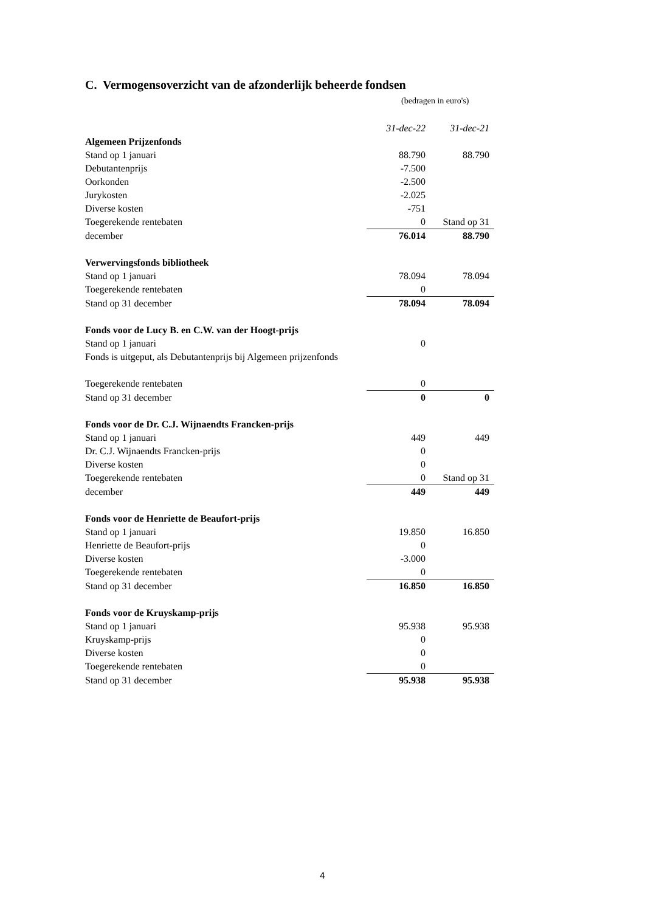C. Vermogensoverzicht van de afzonderlijk beheerde fondsen
(bedragen in euro's)
| | 31-dec-22 | 31-dec-21 |
| Algemeen Prijzenfonds | | |
| Stand op 1 januari | 88.790 | 88.790 |
| Debutantenprijs | -7.500 | |
| Oorkonden | -2.500 | |
| Jurykosten | -2.025 | |
| Diverse kosten | -751 | |
| Toegerekende rentebaten | 0 | Stand op 31 |
| december | 76.014 | 88.790 |
| Verwervingsfonds bibliotheek | | |
| Stand op 1 januari | 78.094 | 78.094 |
| Toegerekende rentebaten | 0 | |
| Stand op 31 december | 78.094 | 78.094 |
| Fonds voor de Lucy B. en C.W. van der Hoogt-prijs | | |
| Stand op 1 januari | 0 | |
| Fonds is uitgeput, als Debutantenprijs bij Algemeen prijzenfonds | | |
| Toegerekende rentebaten | 0 | |
| Stand op 31 december | 0 | 0 |
| Fonds voor de Dr. C.J. Wijnaendts Francken-prijs | | |
| Stand op 1 januari | 449 | 449 |
| Dr. C.J. Wijnaendts Francken-prijs | 0 | |
| Diverse kosten | 0 | |
| Toegerekende rentebaten | 0 | Stand op 31 |
| december | 449 | 449 |
| Fonds voor de Henriette de Beaufort-prijs | | |
| Stand op 1 januari | 19.850 | 16.850 |
| Henriette de Beaufort-prijs | 0 | |
| Diverse kosten | -3.000 | |
| Toegerekende rentebaten | 0 | |
| Stand op 31 december | 16.850 | 16.850 |
| Fonds voor de Kruyskamp-prijs | | |
| Stand op 1 januari | 95.938 | 95.938 |
| Kruyskamp-prijs | 0 | |
| Diverse kosten | 0 | |
| Toegerekende rentebaten | 0 | |
| Stand op 31 december | 95.938 | 95.938 |
4